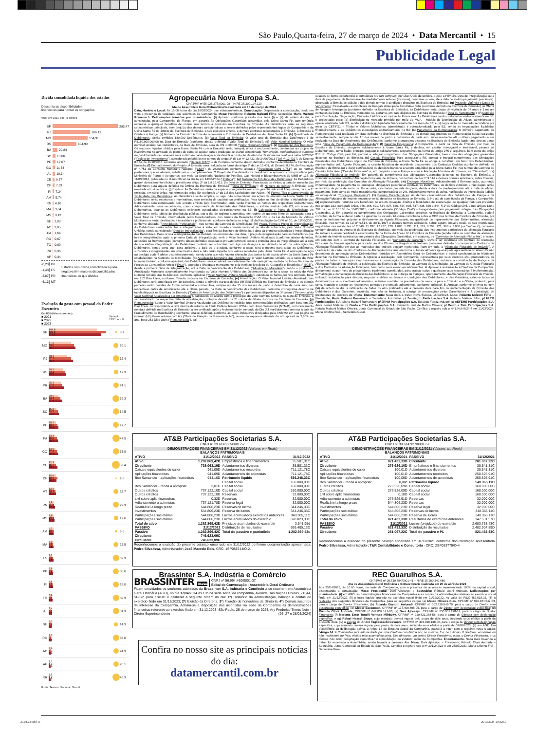São Paulo,Quarta-feira, 27 de março de 2024 • Data Mercantil • 15
Publicidade Legal
Dívida consolidada líquida dos estados
Desconta as disponibilidades
financeiras para honrar as obrigações
Valor em 2023, em R$ bilhões
SP 293,47
RJ 166,13
MG 154,91
RS 104,90
BA 20,84
SC 13,66
PE 12,07
GO 11,33
AL 10,14
CE 9,37
DF 7,63
PI 7,24
AM 5,74
RN 4,10
MA 3,84
MS 3,12
SE 2,88
AC 2,05
PA 1,64
RO 0,67
TO 0,60
RR 0,36
AP 0,34
-0,20 PB
-1,48 ES
-2,87 PR
-6,13 MT
Estados com dívida consolidada líquida negativa têm maiores disponibilidades financeiras do que dívidas
Evolução do gasto com pessoal do Poder Executivo
Em R$ bilhões (correntes)
■ 2021
■ 2022
■ 2023
Variação
23/21, em %
SP
103,8
122,8
112,8
8,7
MG
47,2
53,0
56,7
20,1
RJ
38,4
47,1
50,8
32,4
RS
30,1
33,1
35,5
17,9
PR
25,1
27,6
31,2
24,1
BA
20,0
24,3
27,9
39,3
SC
15,8
19,5
21,3
34,5
PE
15,5
18,6
19,9
27,7
PA
13,3
16,9
19,6
47,5
GO
14,5
17,4
19,4
33,9
CE
12,3
15,7
18,9
53,4
DF
15,8
18,0
16,2
2,6
MT
12,5
14,1
15,3
22,7
RN
9,9
11,3
12,8
29,3
MS
9,6
10,6
11,5
19,6
AM
9,7
10,2
10,4
6,5
MA
8,0
9,2
9,8
22,5
ES
7,1
8,8
9,5
32,9
PB
6,9
8,1
9,0
30,6
PI
6,6
7,6
8,5
29,0
TO
5,8
6,8
7,7
32,9
AL
5,4
6,5
7,1
31,3
SE
5,5
6,2
6,4
14,9
RO
4,3
5,3
5,7
33,6
AC
3,9
4,3
4,8
24,9
AP
3,1
3,3
3,9
26,1
RR
2,5
3,2
3,7
48,3
Fonte: Tesouro Nacional, Siconfi
Agropecuária Nova Europa S.A.
CNPJ/MF nº 55.925.275/0001-28 – NIRE 35.300.194.110
Ata de Assembleia Geral Extraordinária realizada em 18 de março de 2024
Data, Horário e Local: Às 15:00 horas do dia 18/03/2024, por videoconferência. Convocação: Dispensada a convocação, tendo em vista a presença da totalidade dos acionistas da Companhia. Mesa: Presidente: Roberto Malzoni Filho; Secretária: Maria Malzoni Romanach. Deliberações tomadas por unanimidade: (i) Aprovar, conforme previsto nos itens (i) e (ii) da ordem do dia, a constituição, pela Companhia, da Fiança, em garantia às Obrigações Garantidas assumidas pela Usina Santa Fé, com renúncia expressa a qualquer benefício de ordem, nos termos a previstos na Escritura de Emissão. As Debêntures terão as seguintes características principais, sem prejuízo das demais características a serem definidas pelos representantes legais da Companhia e da Usina Santa Fé no âmbito da Escritura de Emissão, a seu exclusivo critério, e demais contratos relacionados à Emissão, à Emissão à Oferta e à Fiança: (a) Número da Emissão: A Emissão representa a 2ª Emissão de Debêntures da Usina Santa Fé. (b) Quantidade de Debêntures: Serão emitidas 180.000 Debêntures. (c) Valor Total da Emissão: O valor total da Emissão das Debêntures é de R$180.000.000,00 na Data de Emissão (conforme abaixo definido) ("Valor Total da Emissão"). (d) Valor Nominal Unitário: O valor nominal unitário das Debêntures, na Data de Emissão, será de R$ 1.000,00 ("Valor Nominal Unitário"). (e) Destinação dos Recursos: Os recursos líquidos obtidos pela Usina Santa Fé com a Emissão serão integral, única e exclusivamente, destinados ao projeto de investimento na atividade de plantio de cana-de-açúcar para a produção de etanol denominado "Renovação, modernização e aumento da produtividade de canaviais para cultivo da cana-de-açúcar destinada à produção de etanol e de biomassa relativa à safra 2023/24" ("Projeto de Investimento"), considerado prioritário nos termos do artigo 2º da Lei nº 12.431, de 24/06/2011 ("Lei nº 12.431"), do Decreto 8.874, de 11/10/2016, conforme alterado ("Decreto 8.874")e da Portaria (conforme abaixo definido), conforme detalhado na Escritura de Emissão; (f) Enquadramento do Projeto: A Emissão será realizada na forma do artigo 2º da Lei 12.431, do Decreto 8.874, da Resolução nº 4.751 do Conselho Monetário Nacional ("CMN"), de 26/09/2019, conforme alterada ("Resolução CMN 4.751") ou de normas posteriores que as alterem, substituam ou complementem. O Projeto de Investimento foi classificado e aprovado como prioritário pelo Ministério de Portos e Aeroportos, por meio da Secretaria Nacional de Petróleo, Gás Natural e Biocombustíveis do MME nº 137, de 11/03/2024, publicada no Diário Oficial da União em 14/03/2024 ("Portaria"); (g) Tratamento Tributário das Debêntures: As Debêntures gozam do tratamento tributário previsto no artigo 2º da Lei 12.431; (h) Data de Emissão: Para todos os efeitos, a data de emissão das Debêntures será aquela definida no âmbito da Escritura de Emissão ("Data de Emissão"); (i) Número de Séries: A Emissão será realizada em série única; (j) Espécie: As Debêntures serão da espécie com garantia real com garantia adicional fidejussória, da sua 2ª emissão, em série única, nos termos do artigo 59, parágrafo 1º da Lei das Sociedades por Ações. (k) Forma, Tipo e Comprovação de Titularidade das Debêntures. As Debêntures serão simples, ou seja, não conversíveis em ações de emissão da Usina Santa Fé. As Debêntures serão escriturais e nominativas, sem emissão de cautelas ou certificados. Para todos os fins de direito, a titularidade das Debêntures será comprovada pelo extrato emitido pelo Escriturador, onde serão inscritos os nomes dos respectivos Debenturistas. Adicionalmente, será reconhecido, como comprovante de titularidade das Debêntures, o extrato emitido pela B3, em nome do Debenturista, quando as Debêntures estiverem custodiadas eletronicamente na B3; (l) Colocação e Plano de Distribuição: As Debêntures serão objeto de distribuição pública, sob o rito de registro automático, em regime de garantia firme de colocação para o Valor Total da Emissão, intermediada pelos Coordenadores, nos termos da Resolução CVM 160 e da Lei do Mercado de Valores Mobiliários e serão destinadas a investidores profissionais, conforme definido no artigo 11 da Resolução da CVM nº 30, de 11/05/2021, conforme alterada ("Investidores Profissionais"), nos termos do Contrato de Distribuição; (m) Prazo, Forma e Preço de Integralização: As Debêntures serão subscritas e integralizadas à vista, em moeda corrente nacional, no ato da subscrição, pelo Valor Nominal Unitário, sendo considerada "Data de Integralização", para fins da Escritura de Emissão, a data da primeira subscrição e integralização das Debêntures. Caso ocorra a integralização das Debêntures em mais de uma data, o preço de integralização para as Debêntures que foram integralizadas após a primeira Data de Integralização será o Valor Nominal Unitário Atualizado (conforme abaixo definido), acrescido da Remuneração (conforme abaixo definido), calculados pro rata temporis desde a primeira Data de Integralização até a data de sua efetiva integralização. As Debêntures poderão ser subscritas com ágio ou deságio a ser definido no ato de subscrição das Debêntures, sendo certo que, caso aplicável, o ágio ou o deságio, conforme o caso, será o mesmo para todas as Debêntures, subscritas e integralizadas em uma mesma data e não terão impacto nos valores recebidos pela Usina Santa Fé. A aplicação de ágio ou deságio poderá afetar o comissionamento, sendo certo que não haverá alteração dos custos totais (custo all-in) da Usina Santa Fé estabelecidos no Contrato de Distribuição; (n) Atualização Monetária das Debêntures: O Valor Nominal Unitário ou o saldo do Valor Nominal Unitário, conforme aplicável, das Debêntures, será atualizado monetariamente pela variação acumulada do Índice Nacional de Preços ao Consumidor Amplo ("IPCA"), apurado e divulgado mensalmente pelo Instituto Brasileiro de Geografia e Estatística ("IBGE"), desde a primeira Data de Integralização, até a Data de Vencimento das Debêntures ("Atualização Monetária"), sendo o produto da Atualização Monetária automaticamente incorporado ao Valor Nominal Unitário das Debêntures ou, se for o caso, ao saldo do Valor Nominal Unitário das Debêntures, conforme aplicável ("Valor Nominal Unitário Atualizado"), calculado de forma pro rata temporis, base em 252 Dias Úteis, conforme fórmula disposta na Escritura de Emissão; (o) Amortização: O Valor Nominal Unitário Atualizado das Debêntures será amortizado em 10 parcelas, sendo a primeira parcela devida em data definida na Escritura de Emissão e as demais parcelas serão devidas de forma semestral e consecutiva, sempre no dia 15 dos meses de junho e dezembro de cada ano, nas respectivas datas de amortização até a última parcela, na Data de Vencimento das Debêntures, conforme cronograma descrito na tabela disposta na Escritura de Emissão ("Datas de Amortização das Debêntures") e percentuais dispostos na 3ª coluna ("Percentual do Valor Nominal Atualizado a ser Amortizado"), calculados de acordo com a proporção do Valor Nominal Unitário, na Data de Emissão, a ser amortizado na respectiva data de amortização, conforme descrito na 2ª coluna da tabela disposta na Escritura de Emissão; (p) Remuneração: Sobre o Valor Nominal Unitário Atualizado das Debêntures incidirão juros remuneratórios prefixados, com base em 252 Dias Úteis, correspondente à taxa interna de retorno do Título Público Tesouro IPCA+ com Juros Semestrais (NTN-B), com vencimento em data definida na Escritura de Emissão, a ser verificada após o fechamento de mercado do Dia Útil imediatamente anterior à data do Procedimento de Bookbuilding (conforme abaixo definido), conforme as taxas indicativas divulgadas pela ANBIMA em sua página na internet (http://www.anbima.com.br) ("Data de Fixação da Remuneração"), acrescida exponencialmente de um spread de 2,60% ao ano, base 252 Dias Úteis ("Remuneração"), cal-
culados de forma exponencial e cumulativa pro rata temporis, por Dias Úteis decorridos, desde a Primeira Data de Integralização ou a data de pagamento de Remuneração imediatamente anterior (inclusive), conforme o caso, até a data do efetivo pagamento (exclusive), observado a fórmula de cálculo e dos demais termos e condições dispostos na Escritura de Emissão. (q) Prazo de Vigência e Datas de Vencimento: Ressalvadas as hipóteses de Resgate Antecipado Facultativo Total (conforme definido na Escritura de Emissão) ou Oferta de Resgate Antecipado (conforme definido na Escritura de Emissão), as Debêntures terão prazo de vigência de 07 anos e 3 meses contados da Data de Emissão, vencendo-se, portanto, em data disposta na Escritura de Emissão ("Data de Vencimento"); (r) Depósito para Distribuição, Negociação, Custódia Eletrônica e Liquidação Financeira: As Debêntures serão custodiadas eletronicamente na B3, e depositadas para: (a) distribuição no mercado primário por meio do MDA – Módulo de Distribuição de Ativos, administrado e operacionalizado pela B3, sendo a distribuição liquidada financeiramente por meio da B3; e (ii) negociação no mercado secundário por meio do CETIP21 – Títulos e Valores Mobiliários, administrado e operacionalizado pela B3, sendo as negociações liquidadas financeiramente e as Debêntures custodiadas eletronicamente na B3; (s) Pagamento da Remuneração: O primeiro pagamento da Remuneração será realizado em data definida na Escritura de Emissão e os demais pagamentos da Remuneração serão realizados semestralmente, sempre no dia 15 dos meses de junho e dezembro de cada ano, sucessivamente até o último pagamento a ser realizado na Data de Vencimento das Debêntures, conforme cronograma disposto na Escritura de Emissão (cada uma dessas datas uma "Data de Pagamento da Remuneração"); (t) Garantia Fidejussória: A Companhia, a partir da Data de Emissão, por meio da Escritura de Emissão, obriga-se solidariamente à Usina Santa Fé, e declara, em caráter irrevogável e irretratável, perante os Debenturistas, como fiador, principal pagador e solidariamente responsável, na forma do artigo 275 e seguintes, bem como do artigo 818 do Código Civil, pelo fiel, pontual e integral cumprimento das Obrigações Garantidas, bem como das obrigações garantidas descritas na Escritura de Emissão. (u) Cessão Fiduciária: Para assegurar o fiel, pontual e integral cumprimento das Obrigações Garantidas das Debêntures objeto da Escritura de Emissão, a Usina Santa Fé se obriga a constituir, em favor dos Debenturistas, representados pelo Agente Fiduciário, a cessão fiduciária de recebíveis decorrentes dos Contratos Cedidos (conforme definido na Escritura de Emissão) e do(s) certificado(s) de depósito bancário a serem adquiridos pela Usina Santa Fé, nos termos do Contrato de Cessão Fiduciária ("Cessão Fiduciária" e, em conjunto com a Fiança e com a Alienação fiduciária de Imóveis, as "Garantias"). (v) Alienação Fiduciária de Imóveis: Em garantia do cumprimento das Obrigações Garantidas descritas na Escritura de Emissão, a Companhia poderá constituir Alienação Fiduciária de Imóveis, nos termos da Lei nº 9.514 e demais normas aplicáveis, sobre Imóveis, por meio da celebração dos Contratos de Alienação Fiduciária. (w) Encargos Moratórios: Adicionalmente à Remuneração, ocorrendo impontualidade no pagamento de quaisquer obrigações pecuniárias relativas às Debêntures, os débitos vencidos e não pagos serão acrescidos de juros de mora de 1% ao mês, calculados pro rata temporis, desde a data de inadimplemento até a data do efetivo pagamento, bem como de multa moratória não compensatória de 2%, independentemente de aviso, notificação ou interpelação judicial ou extrajudicial ("Encargos Moratórios"). (x) Demais Características: As demais características das Debêntures, da Fiança e da Alienação Fiduciária de Imóveis encontrar-se-ão descritas na Escritura de Emissão. 1. No ato de constituição da Fiança, a Companhia: (a) expressamente renúncia aos benefícios de ordem, novação, direitos e faculdades de exoneração de qualquer natureza previstos nos artigos 333, parágrafo único, 366, 368, 821, 824, 827, 830, 834, 835, 837, 838, 839 e 844, § 1º do Código Civil, e nos artigos 130 e 794 da Lei nº 13.105 de 16/03/2015, conforme alterada ("Código Civil") sub-rogando-se pelo pagamento integral das Obrigações Garantidas. 2. Em garantia do cumprimento das Obrigações Garantidas descritas na Escritura de Emissão, a Companhia, poderá constituir, de forma a liberar parte da garantia de cessão fiduciária constituída sobre o CDB nos termos da Escritura de Emissão, por meio de instrumentos próprios e diretamente ao Agente Fiduciário, na qualidade de representante dos Debenturistas, alienação fiduciária, nos termos da Lei nº 9.514, de 20/11/1997 e demais normas aplicáveis, sobre alguns imóveis rurais de sua propriedade registrados nas matrículas nº 2.340, 15.287, 17.727, 120, 1.083, 5.831, 111, 119, 8.799, 121, 988 e 3.860 (os "Imóveis"), conforme também descritos no Anexo III da Escritura de Emissão, por meio da celebração dos instrumentos particulares de alienação fiduciária de imóveis a serem celebrados essencialmente na forma do Anexo IV à Escritura de Emissão (sendo todos os contratos de alienação fiduciária de imóveis celebrados em garantia das Obrigações Garantidas, em conjunto, os "Contratos de Alienação Fiduciária", e esses, em conjunto com o Contrato de Cessão Fiduciária, os "Contratos de Garantia"). Deverá ser celebrado um Contrato de Alienação Fiduciária de Imóveis apartado para cada um dos Oficiais de Registros de Imóveis (conforme definido nos respectivos Contratos de Alienação Fiduciária) em que as matrículas dos Imóveis estejam registradas (com um todo, a "Alienação Fiduciária de Imóveis"). A celebração de cada um dos Contratos de Alienação Fiduciária em forma substancialmente igual àquela apresentada no Anexo IV não dependerá de aprovação pelos Debenturistas reunidos em Assembleia Geral de Debenturistas e estará condicionada às hipóteses descritas na Escritura de Emissão. 3. Aprovar a realização, pela Companhia, representada por seus diretores e/ou procuradores, da prática de todos e quaisquer atos necessários à consecução da Emissão das Debêntures, incluindo a constituição da Fiança e da Alienação Fiduciária de Imóveis, a celebração da Escritura de Emissão, do Contrato de Distribuição, do Contrato de Cessão Fiduciária e dos Contratos de Alienação Fiduciária, bem como seus eventuais aditamentos. 4. Aprovar a autorização à Diretoria da Companhia, diretamente ou por meio de procuradores legalmente constituídos, para praticar todos e quaisquer atos necessários à implementação, formalização e consecução da Emissão das Debêntures, e da outorga da Fiança e, oportunamente, da Alienação Fiduciária de Imóveis, incluindo autorização para discutir, negociar e definir os termos e condições das Debêntures, e das Garantias, celebrar todos os documentos e seus eventuais aditamentos, inclusive contratar os prestadores de serviços para a Emissão e a Oferta, podendo, para tanto, negociar e assinar os respectivos contratos e eventuais aditamentos, conforme aplicável. 5. Aprovar, conforme previsto no item (vi) da ordem do dia, a ratificação de todos os atos praticados até a presente data para fins de implementação da Emissão das Debêntures e das Garantias, incluindo, mas não se limitando, à outorga de procurações pelos Garantidores e à contratação de prestadores de serviços da Oferta. Encerramento: Nada mais a tratar. Nova Europa, 18/03/2024. Mesa: Roberto Malzoni Filho – Presidente; Maria Malzoni Romanach – Secretária. Acionistas: p/ Zanziagro Participações S.A. Roberto Malzoni Filho; p/ HLTM Participações S.A. Maria Malzoni Romanach; p/ JRHM Participações S.A. Eduardo Ferraz Malzoni; p/ AEFEME Participações S.A. Anita Ferraz Malzoni; p/ Cento e Três Participações S.A. Fernando Luiz de Mattos Oliveira; p/ Cento e Três Participações S.A. Natália Malzoni Mattos Oliveira. Junta Comercial do Estado de São Paulo. Certifico o registro sob o nº 124.947/24-4 em 21/03/2024. Maria Cristina Frei – Secretária Geral.
AT&B Participações Societarias S.A.
CNPJ nº 39.614.927/0001-57
DEMONSTRAÇÕES FINANCEIRAS EM 31/12/2022 (Valores em Reais)
BALANÇOS PATRIMONIAIS
| ATIVO | 31/12/2022 | PASSIVO | 31/12/2022 |
| --- | --- | --- | --- |
| Ativo | 1.282.869,42D | Empréstimos e financiamentos | 35.501,31C |
| Circulante | 738.063,19D | Adiantamentos diversos | 35.501,31C |
| Caixa e equivalentes de caixa | 941,09D | Adiantamentos recebidos | 711.121,78C |
| Aplicações financeiras | 941,09D | Adiantamentos de acionistas | 711.121,78C |
| Bco Santander - aplicações financeiras | 944,10D | Patrimonio liquido Capital social | 536.246,33C 160.000,00C |
| Bco Santander - renda a apropriar | 3,01C | Capital social | 160.000,00C |
| Outros créditos | 737.122,10D | Capital social | 160.000,00C |
| Outros créditos | 737.122,10D | Reservas | 32.000,00C |
| Lrrf sobre aplic financeiras | 0,32D | Reservas | 32.000,00C |
| Adiantamento a acionistas | 737.121,78D | Reserva legal | 32.000,00C |
| Realizável a longo prazo | 544.806,23D | Reservas de lucros | 344.246,33C |
| Investimentos | 544.806,23D | Reserva de lucros | 344.246,33C |
| Participações societárias | 544.806,23D | Lucros acumulados exercícios anteriores | 348.365,11C |
| Participações societárias | 544.806,23D | Lucros acumulados do exercício | 698.823,30C |
| Total do ativo | 1.282.869,42D | Prejuizos acumulados do exercício | 3.541,95d |
| PASSIVO | 31/12/2022 | Distribuição de resultados | 699.400,13D |
| Passivo | 1.282.869,42C | Total do passivo e patrimônio | 1.282.869,42c |
| Circulante | 746.623,09C | | |
| Circulante | 746.623,09C | | |
Reconhecemos a exatidão do presente balanço encerrado em 31/12/2022 conforme documentação apresentada. Pedro Silva Issa, Administrador; José Macedo Reis, CRC: 1SP088744/O-2.
AT&B Participações Societarias S.A.
CNPJ nº 39.614.927/0001-57
DEMONSTRAÇÕES FINANCEIRAS EM 31/12/2021 (Valores em Reais)
BALANÇOS PATRIMONIAIS
| ATIVO | 31/12/2021 | PASSIVO | 31/12/2021 |
| --- | --- | --- | --- |
| Ativo | 821.432,33D | Circulante | 281.067,22C |
| Circulante | 276.626,10D | Empréstimos e financiamentos | 30.541,31C |
| Caixa e equivalentes de caixa | 100,01D | Adiantamentos diversos | 30.541,31C |
| Aplicações financeiras | 100,01D | Adiantamentos recebidos | 250.525,91C |
| Bco Santander - aplicações financeiras | 100,09D | Adiantamentos de acionistas | 250.525,91C |
| Bco Santander - renda a apropriar | 0,08c | Patrimonio liquido | 540.365,11C |
| Outros créditos | 276.526,09D | Capital social | 160.000,00C |
| Outros créditos | 276.526,09D | Capital social | 160.000,00C |
| Lrrf sobre aplic financeiras | 0,18D | Capital social | 160.000,00C |
| Adiantamento a acionistas | 276.525,91D | Reservas | 32.000,00C |
| Realizável a longo prazo | 544.806,23D | Reservas | 32.000,00C |
| Investimentos | 544.806,23D | Reserva legal | 32.000,00C |
| Participações societárias | 544.806,23D | Reservas de lucros | 348.365,11C |
| Participações societárias | 544.806,23D | Reserva de lucros | 348.365,11C |
| Total do ativo | 821.432,33D | Resultados de exercícios anteriores | 147.531,57C |
| PASSIVO | 31/12/2021 | Lucros (prejuízos) do exercício | 2.683.738,43C |
| Passivo | 821.432,33C | Distribuição de resultados | 2.482.904,89D |
| Circulante | 281.067,22C | Total do passivo e PL | 821.432,33C |
Reconhecemos a exatidão do presente balanço encerrado em 31/12/2021 conforme documentação apresentada. Pedro Silva Issa, Administrador; T&R Contabilidade e Consultoria - CRC: 2SP033779/O-4
Brassinter S.A. Indústria e Comércio
BRASSINTER 70 anos
CNPJ nº 56.994.460/0001-37
Edital de Convocação - Assembleia Geral Ordinaria
Ficam convidados os senhores acionistas da Brassinter S.A. Indústria e Comércio a se reunirem em Assembleia Geral Ordinária (AGO), no dia 17/04/2024 as 10h na sede social da companhia, Avenida Das Nações Unidas, 21344, SP/SP, para discutir e deliberar a seguinte ordem do dia: 1º) Relatório da Administração, balanço e contas do exercício findo em 31/12/2023; 2º) Eleição da Diretoria, 3º) Fixação de honorários da Diretoria; 4º) Demais assuntos de interesse da Companhia. Acham-se a disposição dos acionistas na sede da Companhia as demonstrações financeiras referente ao exercício findo em 31.12.2023. São Paulo, 26 de março de 2024. Ary Frederico Torres Neto - Diretor Superintendente (26, 27 e 28/03/2024)
Confira no nosso site as principais notícias do dia:
datamercantil.com.br
REC Guarulhos S.A.
CNPJ/ME nº 08.730.884/0001-41 – NIRE 35.300.340.680
Ata de Assembleia Geral Ordinária e Extraordinária realizada em 25 de abril de 2023
Aos 25/04/2023, às 10:00 horas, na sede da Companhia, com a presença de acionistas representando 100% do capital social, dispensando a convocação. Mesa: Presidente: Dani Ajbeszyc; e Secretário: Rômulo Otoni Andrade. Deliberações por unanimidade: (i) em AGO, as demonstrações financeiras da Companhia e as contas da administração relativas ao exercício social findo em 31/12/2022. (ii) o lucro líquido apurado no exercício social findo em 31/12/2022, no valor de R$23.463.818,02. (iii) a reeleição dos seguintes Diretores da Companhia, para os seguintes cargos (a) Mauro Oliveira Dias, CPF/MF nº 820.424.547-53, para o cargo de Diretor Presidente; (b) Ricardo Gianotti Antoneli, CPF/MF nº 302.930.948-70, para o cargo de Diretor sem designação específica; (c) Cleber Saccoman, CPF/MF nº 177.408.698-05, para o cargo de Diretor sem designação específica; (d) Rômulo Otoni Andrade, CPF/MF nº 042.037.147-88; (e) Dani Ajbeszyc, CPF/MF nº 250.951.278-14, para o cargo de Diretor Financeiro; (f) Mariana Ester Tonelli Ventura Milnitzky, CPF/MF nº 219.821.388-58, para o cargo de Diretora sem designação específica; e (g) Rafael Hessel Bruce, cujo mandato deverá vigorar pelo prazo de dois anos, iniciando seus efeitos a partir da presente data. (iv) a eleição do André Tagliassachi Gavazza, CPF/ME nº 303.398.138-06, para o cargo de Diretor sem designação específica, cujo mandato deverá vigorar pelo prazo de dois anos, iniciando seus efeitos a partir de 01/05/2023. (ii) em AGE. Em decorrência da deliberação acima, o Artigo 14 do Estatuto Social da Companhia, passará a viger com a seguinte nova redação: "Artigo 14. A Companhia será administrada por uma Diretoria constituída por, no mínimo, 2 e, no máximo, 8 diretores, acionistas ou não, residentes no País, eleitos pela assembleia geral. Dos diretores, um será o Diretor Presidente, outro, o Diretor Financeiro, e os demais não terão designação específica." A consolidação do estatuto social da Companhia. Encerramento. Nada mais havendo a tratar, foi encerrada a Assembleia, sendo lavrada a presente Ata. Mesa: Dani Ajbeszyc – Presidente; Rômulo Otoni Andrade – Secretário. Junta Comercial do Estado de São Paulo. Certifico o registro sob o nº 301.242/23-9 em 25/07/2023. Maria Cristina Frei – Secretária Geral
27.03.24.indd 15 26/03/2024 20:32:59